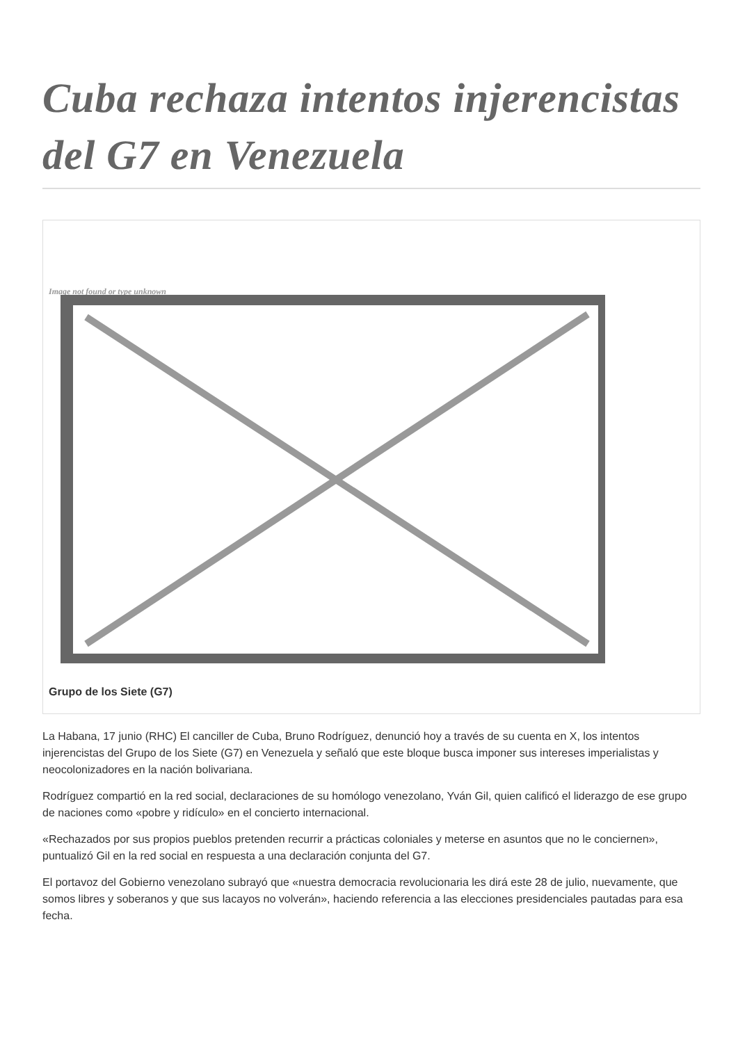Cuba rechaza intentos injerencistas del G7 en Venezuela
Image not found or type unknown
Grupo de los Siete (G7)
La Habana, 17 junio (RHC) El canciller de Cuba, Bruno Rodríguez, denunció hoy a través de su cuenta en X, los intentos injerencistas del Grupo de los Siete (G7) en Venezuela y señaló que este bloque busca imponer sus intereses imperialistas y neocolonizadores en la nación bolivariana.
Rodríguez compartió en la red social, declaraciones de su homólogo venezolano, Yván Gil, quien calificó el liderazgo de ese grupo de naciones como «pobre y ridículo» en el concierto internacional.
«Rechazados por sus propios pueblos pretenden recurrir a prácticas coloniales y meterse en asuntos que no le conciernen», puntualizó Gil en la red social en respuesta a una declaración conjunta del G7.
El portavoz del Gobierno venezolano subrayó que «nuestra democracia revolucionaria les dirá este 28 de julio, nuevamente, que somos libres y soberanos y que sus lacayos no volverán», haciendo referencia a las elecciones presidenciales pautadas para esa fecha.